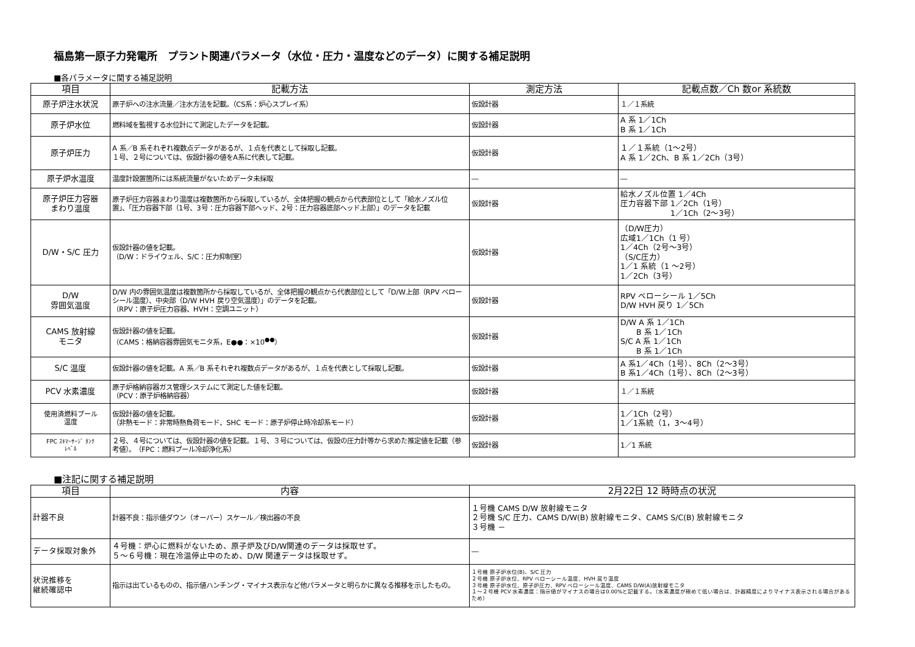福島第一原子力発電所　プラント関連パラメータ（水位・圧力・温度などのデータ）に関する補足説明
■各パラメータに関する補足説明
| 項目 | 記載方法 | 測定方法 | 記載点数／Ch 数or 系統数 |
| --- | --- | --- | --- |
| 原子炉注水状況 | 原子炉への注水流量／注水方法を記載。（CS系：炉心スプレイ系） | 仮設計器 | １／１系統 |
| 原子炉水位 | 燃料域を監視する水位計にて測定したデータを記載。 | 仮設計器 | A 系 1／1Ch B 系 1／1Ch |
| 原子炉圧力 | A 系／B 系それぞれ複数点データがあるが、１点を代表として採取し記載。 １号、２号については、仮設計器の値をA系に代表して記載。 | 仮設計器 | １／１系統（1～2号） A 系 1／2Ch、B 系 1／2Ch（3号） |
| 原子炉水温度 | 温度計設置箇所には系統流量がないためデータ未採取 | ― | ― |
| 原子炉圧力容器 まわり温度 | 原子炉圧力容器まわり温度は複数箇所から採取しているが、全体把握の観点から代表部位として「給水ノズル位置」、「圧力容器下部（1号、3号：圧力容器下部ヘッド、2号：圧力容器底部ヘッド上部）」のデータを記載 | 仮設計器 | 給水ノズル位置 1／4Ch 圧力容器下部 1／2Ch（1号） 1／1Ch（2～3号） |
| D/W・S/C 圧力 | 仮設計器の値を記載。 （D/W：ドライウェル、S/C：圧力抑制室） | 仮設計器 | （D/W圧力） 広域1／1Ch（1 号） 1／4Ch（2号～3号） （S/C圧力） 1／1 系統（1 ～2号） 1／2Ch（3号） |
| D/W 雰囲気温度 | D/W 内の雰囲気温度は複数箇所から採取しているが、全体把握の観点から代表部位として「D/W上部（RPV ベローシール温度）、中央部（D/W HVH 戻り空気温度）」のデータを記載。 （RPV：原子炉圧力容器、HVH：空調ユニット） | 仮設計器 | RPV ベローシール 1／5Ch D/W HVH 戻り 1／5Ch |
| CAMS 放射線 モニタ | 仮設計器の値を記載。 （CAMS：格納容器雰囲気モニタ系，E●●：×10<sup>●●</sup>） | 仮設計器 | D/W A 系 1／1Ch B 系 1／1Ch S/C A 系 1／1Ch B 系 1／1Ch |
| S/C 温度 | 仮設計器の値を記載。A 系／B 系それぞれ複数点データがあるが、１点を代表として採取し記載。 | 仮設計器 | A 系1／4Ch（1号）、8Ch（2～3号） B 系1／4Ch（1号）、8Ch（2～3号） |
| PCV 水素濃度 | 原子炉格納容器ガス管理システムにて測定した値を記載。 （PCV：原子炉格納容器） | 仮設計器 | １／１系統 |
| 使用済燃料プール 温度 | 仮設計器の値を記載。 （非熱モード：非常時熱負荷モード、SHC モード：原子炉停止時冷却系モード） | 仮設計器 | 1／1Ch（2号） 1／1系統（1，3～4号） |
| FPC ｽｷﾏｰｻｰｼﾞ ﾀﾝｸ ﾚﾍﾞﾙ | ２号、４号については、仮設計器の値を記載。１号、３号については、仮設の圧力計等から求めた推定値を記載（参考値）。 （FPC：燃料プール冷却浄化系） | 仮設計器 | 1／1 系統 |
■注記に関する補足説明
| 項目 | 内容 | 2月22日 12 時時点の状況 |
| --- | --- | --- |
| 計器不良 | 計器不良：指示値ダウン（オーバー）スケール／検出器の不良 | １号機 CAMS D/W 放射線モニタ ２号機 S/C 圧力、CAMS D/W(B) 放射線モニタ、CAMS S/C(B) 放射線モニタ ３号機 － |
| データ採取対象外 | ４号機：炉心に燃料がないため、原子炉及びD/W関連のデータは採取せず。 ５～６号機：現在冷温停止中のため、D/W 関連データは採取せず。 | ― |
| 状況推移を 継続確認中 | 指示は出ているものの、指示値ハンチング・マイナス表示など他パラメータと明らかに異なる推移を示したもの。 | １号機 原子炉水位(B)、S/C 圧力 ２号機 原子炉水位、RPV ベローシール温度、HVH 戻り温度 ３号機 原子炉水位、原子炉圧力、RPV ベローシール温度、CAMS D/W(A)放射線モニタ １～２号機 PCV 水素濃度：指示値がマイナスの場合は0.00%と記載する。（水素濃度が極めて低い場合は、計器精度によりマイナス表示される場合があるため） |